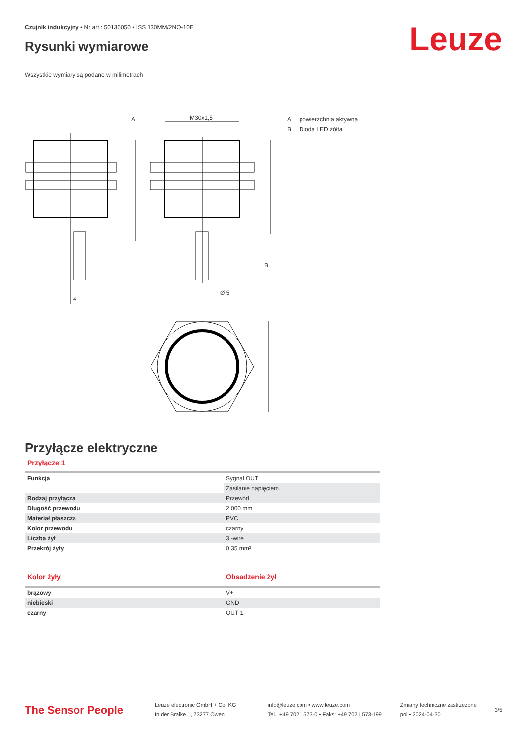Czujnik indukcyjny • Nr art.: 50136050 • ISS 130MM/2NO-10E
Rysunki wymiarowe Leuze
Wszystkie wymiary są podane w milimetrach
A
M30x1,5
B
Ø 5
4
A powierzchnia aktywna
B Dioda LED żółta
Przyłącze elektryczne
Przyłącze 1
| Funkcja | Sygnał OUT |
| | Zasilanie napięciem |
| Rodzaj przyłącza | Przewód |
| Długość przewodu | 2.000 mm |
| Materiał płaszcza | PVC |
| Kolor przewodu | czarny |
| Liczba żył | 3 -wire |
| Przekrój żyły | 0,35 mm² |
| Kolor żyły | Obsadzenie żył |
| --- | --- |
| brązowy | V+ |
| niebieski | GND |
| czarny | OUT 1 |
The Sensor People
Leuze electronic GmbH + Co. KG
In der Braike 1, 73277 Owen
info@leuze.com • www.leuze.com
Tel.: +49 7021 573-0 • Faks: +49 7021 573-199
Zmiany techniczne zastrzeżone
pol • 2024-04-30
3/5